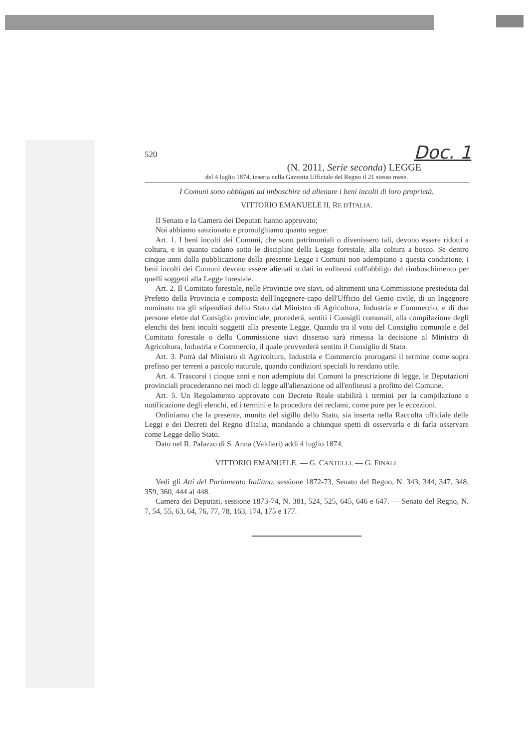Doc. 1
520
(N. 2011, Serie seconda) LEGGE
del 4 luglio 1874, inserta nella Gazzetta Ufficiale del Regno il 21 stesso mese.
I Comuni sono obbligati ad imboschire od alienare i beni incolti di loro proprietà.
VITTORIO EMANUELE II, RE D'ITALIA.
Il Senato e la Camera dei Deputati hanno approvato;
Noi abbiamo sanzionato e promulghiamo quanto segue:
Art. 1. I beni incolti dei Comuni, che sono patrimoniali o divenissero tali, devono essere ridotti a coltura, e in quanto cadano sotto le discipline della Legge forestale, alla coltura a bosco. Se dentro cinque anni dalla pubblicazione della presente Legge i Comuni non adempiano a questa condizione, i beni incolti dei Comuni devono essere alienati o dati in enfiteusi coll'obbligo del rimboschimento per quelli soggetti alla Legge forestale.
Art. 2. Il Comitato forestale, nelle Provincie ove siavi, od altrimenti una Commissione presieduta dal Prefetto della Provincia e composta dell'Ingegnere-capo dell'Ufficio del Genio civile, di un Ingegnere nominato tra gli stipendiati dello Stato dal Ministro di Agricoltura, Industria e Commercio, e di due persone elette dal Consiglio provinciale, procederà, sentiti i Consigli comunali, alla compilazione degli elenchi dei beni incolti soggetti alla presente Legge. Quando tra il voto del Consiglio comunale e del Comitato forestale o della Commissione siavi dissenso sarà rimessa la decisione al Ministro di Agricoltura, Industria e Commercio, il quale provvederà sentito il Consiglio di Stato.
Art. 3. Potrà dal Ministro di Agricoltura, Industria e Commercio prorogarsi il termine come sopra prefisso per terreni a pascolo naturale, quando condizioni speciali lo rendano utile.
Art. 4. Trascorsi i cinque anni e non adempiuta dai Comuni la prescrizione di legge, le Deputazioni provinciali procederanno nei modi di legge all'alienazione od all'enfiteusi a profitto del Comune.
Art. 5. Un Regolamento approvato con Decreto Reale stabilirà i termini per la compilazione e notificazione degli elenchi, ed i termini e la procedura dei reclami, come pure per le eccezioni.
Ordiniamo che la presente, munita del sigillo dello Stato, sia inserta nella Raccolta ufficiale delle Leggi e dei Decreti del Regno d'Italia, mandando a chiunque spetti di osservarla e di farla osservare come Legge dello Stato.
Dato nel R. Palazzo di S. Anna (Valdieri) addì 4 luglio 1874.
VITTORIO EMANUELE. — G. CANTELLI. — G. FINALI.
Vedi gli Atti del Parlamento Italiano, sessione 1872-73, Senato del Regno, N. 343, 344, 347, 348, 359, 360, 444 al 448.
Camera dei Deputati, sessione 1873-74, N. 381, 524, 525, 645, 646 e 647. — Senato del Regno, N. 7, 54, 55, 63, 64, 76, 77, 78, 163, 174, 175 e 177.